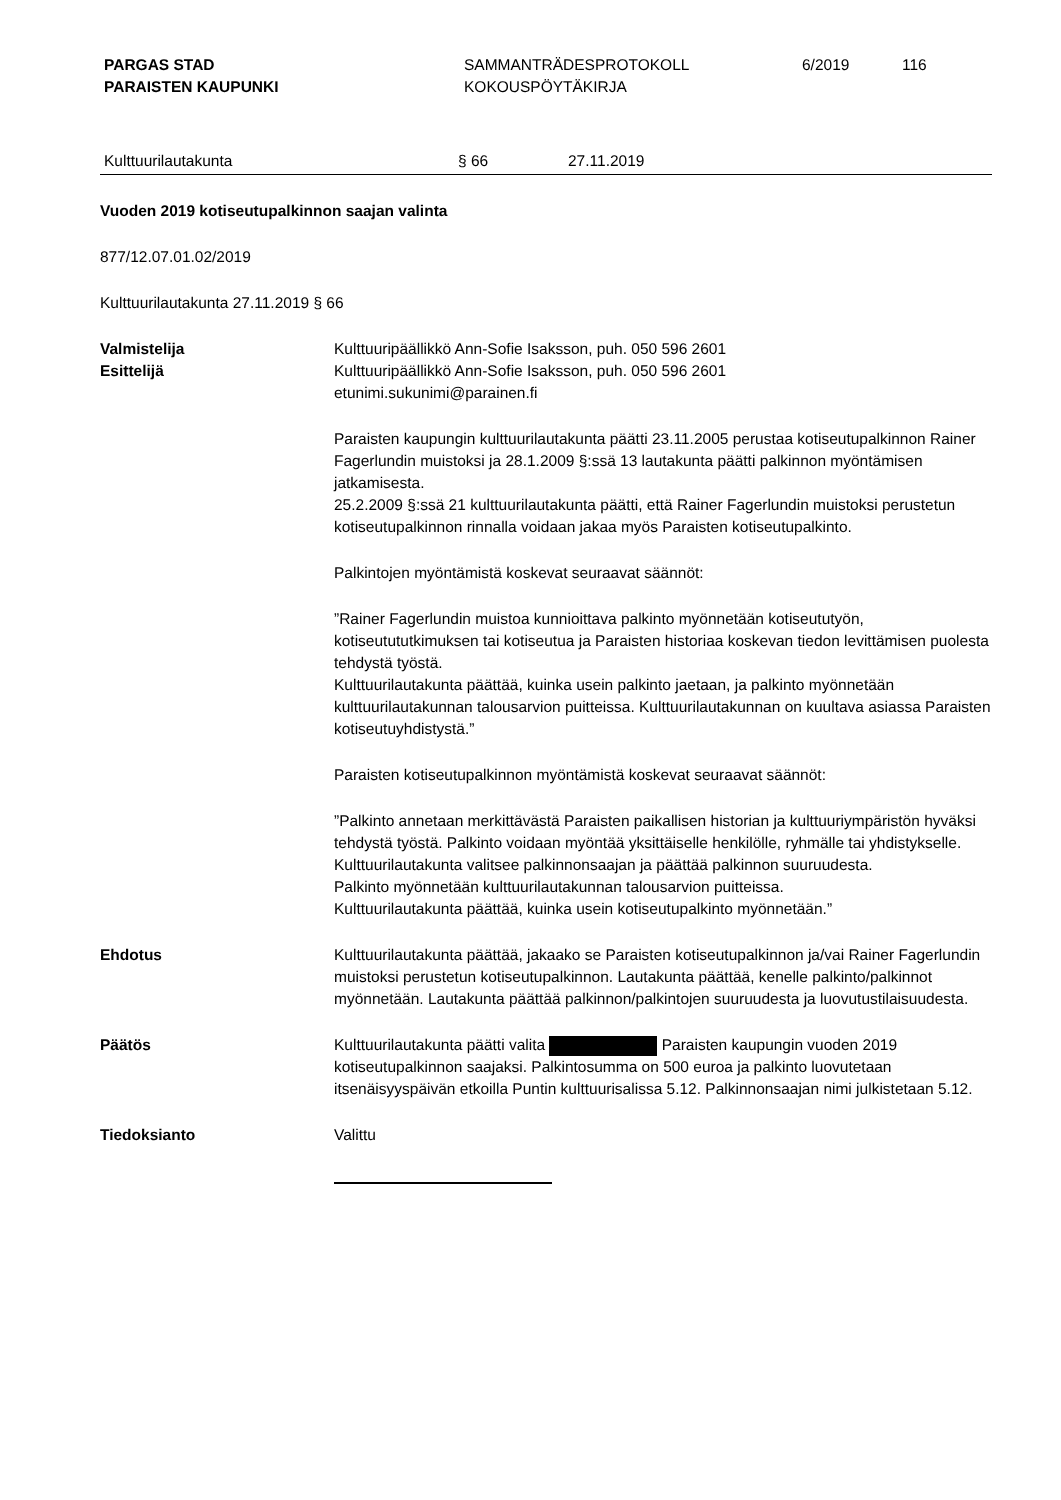PARGAS STAD
PARAISTEN KAUPUNKI
SAMMANTRÄDESPROTOKOLL
KOKOUSPÖYTÄKIRJA
6/2019 116
Kulttuurilautakunta § 66 27.11.2019
Vuoden 2019 kotiseutupalkinnon saajan valinta
877/12.07.01.02/2019
Kulttuurilautakunta 27.11.2019 § 66
Valmistelija
Esittelijä
Kulttuuripäällikkö Ann-Sofie Isaksson, puh. 050 596 2601
Kulttuuripäällikkö Ann-Sofie Isaksson, puh. 050 596 2601
etunimi.sukunimi@parainen.fi
Paraisten kaupungin kulttuurilautakunta päätti 23.11.2005 perustaa kotiseutupalkinnon Rainer Fagerlundin muistoksi ja 28.1.2009 §:ssä 13 lautakunta päätti palkinnon myöntämisen jatkamisesta.
25.2.2009 §:ssä 21 kulttuurilautakunta päätti, että Rainer Fagerlundin muistoksi perustetun kotiseutupalkinnon rinnalla voidaan jakaa myös Paraisten kotiseutupalkinto.
Palkintojen myöntämistä koskevat seuraavat säännöt:
”Rainer Fagerlundin muistoa kunnioittava palkinto myönnetään kotiseututyön, kotiseutututkimuksen tai kotiseutua ja Paraisten historiaa koskevan tiedon levittämisen puolesta tehdystä työstä.
Kulttuurilautakunta päättää, kuinka usein palkinto jaetaan, ja palkinto myönnetään kulttuurilautakunnan talousarvion puitteissa. Kulttuurilautakunnan on kuultava asiassa Paraisten kotiseutuyhdistystä.”
Paraisten kotiseutupalkinnon myöntämistä koskevat seuraavat säännöt:
”Palkinto annetaan merkittävästä Paraisten paikallisen historian ja kulttuuriympäristön hyväksi tehdystä työstä. Palkinto voidaan myöntää yksittäiselle henkilölle, ryhmälle tai yhdistykselle.
Kulttuurilautakunta valitsee palkinnonsaajan ja päättää palkinnon suuruudesta.
Palkinto myönnetään kulttuurilautakunnan talousarvion puitteissa.
Kulttuurilautakunta päättää, kuinka usein kotiseutupalkinto myönnetään.”
Ehdotus Kulttuurilautakunta päättää, jakaako se Paraisten kotiseutupalkinnon ja/vai Rainer Fagerlundin muistoksi perustetun kotiseutupalkinnon. Lautakunta päättää, kenelle palkinto/palkinnot myönnetään. Lautakunta päättää palkinnon/palkintojen suuruudesta ja luovutustilaisuudesta.
Päätös Kulttuurilautakunta päätti valita Paraisten kaupungin vuoden 2019 kotiseutupalkinnon saajaksi. Palkintosumma on 500 euroa ja palkinto luovutetaan itsenäisyyspäivän etkoilla Puntin kulttuurisalissa 5.12. Palkinnonsaajan nimi julkistetaan 5.12.
Tiedoksianto Valittu